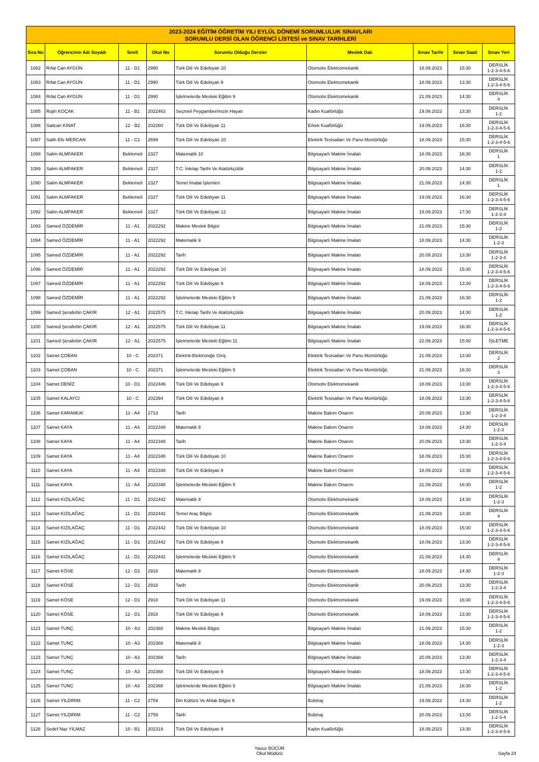| 2023-2024 EĞİTİM ÖĞRETİM YILI EYLÜL DÖNEMİ SORUMLULUK SINAVLARI SORUMLU DERSİ OLAN ÖĞRENCİ LİSTESİ ve SINAV TARİHLERİ | | | | | | | | |
| --- | --- | --- | --- | --- | --- | --- | --- | --- |
| Sıra No | Öğrencinin Adı Soyadı | Sınıfı | Okul No | Sorumlu Olduğu Dersler | Meslek Dalı | Sınav Tarihi | Sınav Saati | Sınav Yeri |
| 1082 | Rıfat Can AYGÜN | 11 - D1 | 2990 | Türk Dili Ve Edebiyatı 10 | Otomotiv Elektromekanik | 18.09.2023 | 15:30 | DERSLİK 1-2-3-4-5-6 |
| 1083 | Rıfat Can AYGÜN | 11 - D1 | 2990 | Türk Dili Ve Edebiyatı 9 | Otomotiv Elektromekanik | 18.09.2023 | 13:30 | DERSLİK 1-2-3-4-5-6 |
| 1084 | Rıfat Can AYGÜN | 11 - D1 | 2990 | İşletmelerde Mesleki Eğitim 9 | Otomotiv Elektromekanik | 21.09.2023 | 14:30 | DERSLİK 4 |
| 1085 | Rojin KOÇAK | 11 - B1 | 2022463 | Seçmeli Peygamberimizin Hayatı | Kadın Kuaförlüğü | 19.09.2023 | 13:30 | DERSLİK 1-2 |
| 1086 | Saitcan KINAT | 12 - B2 | 202260 | Türk Dili Ve Edebiyatı 11 | Erkek Kuaförlüğü | 19.09.2023 | 16:30 | DERSLİK 1-2-3-4-5-6 |
| 1087 | Salih Efe MERCAN | 11 - C1 | 2699 | Türk Dili Ve Edebiyatı 10 | Elektrik Tesisatları Ve Pano Montörlüğü | 18.09.2023 | 15:30 | DERSLİK 1-2-3-4-5-6 |
| 1088 | Salim ALMFAKER | Beklemeli | 2327 | Matematik 10 | Bilgisayarlı Makine İmalatı | 18.09.2023 | 16:30 | DERSLİK 1 |
| 1089 | Salim ALMFAKER | Beklemeli | 2327 | T.C. İnkılap Tarihi Ve Atatürkçülük | Bilgisayarlı Makine İmalatı | 20.09.2023 | 14:30 | DERSLİK 1-2 |
| 1090 | Salim ALMFAKER | Beklemeli | 2327 | Temel İmalat İşlemleri | Bilgisayarlı Makine İmalatı | 21.09.2023 | 14:30 | DERSLİK 1 |
| 1091 | Salim ALMFAKER | Beklemeli | 2327 | Türk Dili Ve Edebiyatı 11 | Bilgisayarlı Makine İmalatı | 19.09.2023 | 16:30 | DERSLİK 1-2-3-4-5-6 |
| 1092 | Salim ALMFAKER | Beklemeli | 2327 | Türk Dili Ve Edebiyatı 12 | Bilgisayarlı Makine İmalatı | 19.09.2023 | 17:30 | DERSLİK 1-2-3-4 |
| 1093 | Samed ÖZDEMİR | 11 - A1 | 2022292 | Makine Meslek Bilgisi | Bilgisayarlı Makine İmalatı | 21.09.2023 | 15:30 | DERSLİK 1-2 |
| 1094 | Samed ÖZDEMİR | 11 - A1 | 2022292 | Matematik 9 | Bilgisayarlı Makine İmalatı | 18.09.2023 | 14:30 | DERSLİK 1-2-3 |
| 1095 | Samed ÖZDEMİR | 11 - A1 | 2022292 | Tarih | Bilgisayarlı Makine İmalatı | 20.09.2023 | 13:30 | DERSLİK 1-2-3-4 |
| 1096 | Samed ÖZDEMİR | 11 - A1 | 2022292 | Türk Dili Ve Edebiyatı 10 | Bilgisayarlı Makine İmalatı | 18.09.2023 | 15:30 | DERSLİK 1-2-3-4-5-6 |
| 1097 | Samed ÖZDEMİR | 11 - A1 | 2022292 | Türk Dili Ve Edebiyatı 9 | Bilgisayarlı Makine İmalatı | 18.09.2023 | 13:30 | DERSLİK 1-2-3-4-5-6 |
| 1098 | Samed ÖZDEMİR | 11 - A1 | 2022292 | İşletmelerde Mesleki Eğitim 9 | Bilgisayarlı Makine İmalatı | 21.09.2023 | 16:30 | DERSLİK 1-2 |
| 1099 | Samed Şerafettin ÇAKIR | 12 - A1 | 2022575 | T.C. İnkılap Tarihi Ve Atatürkçülük | Bilgisayarlı Makine İmalatı | 20.09.2023 | 14:30 | DERSLİK 1-2 |
| 1100 | Samed Şerafettin ÇAKIR | 12 - A1 | 2022575 | Türk Dili Ve Edebiyatı 11 | Bilgisayarlı Makine İmalatı | 19.09.2023 | 16:30 | DERSLİK 1-2-3-4-5-6 |
| 1101 | Samed Şerafettin ÇAKIR | 12 - A1 | 2022575 | İşletmelerde Mesleki Eğitim 11 | Bilgisayarlı Makine İmalatı | 22.09.2023 | 15:00 | İŞLETME |
| 1102 | Samet ÇOBAN | 10 - C | 202371 | Elektrik-Elektroniğe Giriş | Elektrik Tesisatları Ve Pano Montörlüğü | 21.09.2023 | 13:30 | DERSLİK 2 |
| 1103 | Samet ÇOBAN | 10 - C | 202371 | İşletmelerde Mesleki Eğitim 9 | Elektrik Tesisatları Ve Pano Montörlüğü | 21.09.2023 | 16:30 | DERSLİK 3 |
| 1104 | Samet DENİZ | 10 - D1 | 2022446 | Türk Dili Ve Edebiyatı 9 | Otomotiv Elektromekanik | 18.09.2023 | 13:30 | DERSLİK 1-2-3-4-5-6 |
| 1105 | Samet KALAYCI | 10 - C | 202394 | Türk Dili Ve Edebiyatı 9 | Elektrik Tesisatları Ve Pano Montörlüğü | 18.09.2023 | 13:30 | DERSLİK 1-2-3-4-5-6 |
| 1106 | Samet KARAMUK | 11 - A4 | 2713 | Tarih | Makine Bakım Onarım | 20.09.2023 | 13:30 | DERSLİK 1-2-3-4 |
| 1107 | Samet KAYA | 11 - A4 | 2022348 | Matematik 9 | Makine Bakım Onarım | 18.09.2023 | 14:30 | DERSLİK 1-2-3 |
| 1108 | Samet KAYA | 11 - A4 | 2022348 | Tarih | Makine Bakım Onarım | 20.09.2023 | 13:30 | DERSLİK 1-2-3-4 |
| 1109 | Samet KAYA | 11 - A4 | 2022348 | Türk Dili Ve Edebiyatı 10 | Makine Bakım Onarım | 18.09.2023 | 15:30 | DERSLİK 1-2-3-4-5-6 |
| 1110 | Samet KAYA | 11 - A4 | 2022348 | Türk Dili Ve Edebiyatı 9 | Makine Bakım Onarım | 18.09.2023 | 13:30 | DERSLİK 1-2-3-4-5-6 |
| 1111 | Samet KAYA | 11 - A4 | 2022348 | İşletmelerde Mesleki Eğitim 9 | Makine Bakım Onarım | 21.09.2023 | 16:30 | DERSLİK 1-2 |
| 1112 | Samet KIZILAĞAÇ | 11 - D1 | 2022442 | Matematik 9 | Otomotiv Elektromekanik | 18.09.2023 | 14:30 | DERSLİK 1-2-3 |
| 1113 | Samet KIZILAĞAÇ | 11 - D1 | 2022442 | Temel Araç Bilgisi | Otomotiv Elektromekanik | 21.09.2023 | 13:30 | DERSLİK 4 |
| 1114 | Samet KIZILAĞAÇ | 11 - D1 | 2022442 | Türk Dili Ve Edebiyatı 10 | Otomotiv Elektromekanik | 18.09.2023 | 15:30 | DERSLİK 1-2-3-4-5-6 |
| 1115 | Samet KIZILAĞAÇ | 11 - D1 | 2022442 | Türk Dili Ve Edebiyatı 9 | Otomotiv Elektromekanik | 18.09.2023 | 13:30 | DERSLİK 1-2-3-4-5-6 |
| 1116 | Samet KIZILAĞAÇ | 11 - D1 | 2022442 | İşletmelerde Mesleki Eğitim 9 | Otomotiv Elektromekanik | 21.09.2023 | 14:30 | DERSLİK 4 |
| 1117 | Samet KÖSE | 12 - D1 | 2918 | Matematik 9 | Otomotiv Elektromekanik | 18.09.2023 | 14:30 | DERSLİK 1-2-3 |
| 1118 | Samet KÖSE | 12 - D1 | 2918 | Tarih | Otomotiv Elektromekanik | 20.09.2023 | 13:30 | DERSLİK 1-2-3-4 |
| 1119 | Samet KÖSE | 12 - D1 | 2918 | Türk Dili Ve Edebiyatı 11 | Otomotiv Elektromekanik | 19.09.2023 | 16:30 | DERSLİK 1-2-3-4-5-6 |
| 1120 | Samet KÖSE | 12 - D1 | 2918 | Türk Dili Ve Edebiyatı 9 | Otomotiv Elektromekanik | 18.09.2023 | 13:30 | DERSLİK 1-2-3-4-5-6 |
| 1121 | Samet TUNÇ | 10 - A3 | 202368 | Makine Meslek Bilgisi | Bilgisayarlı Makine İmalatı | 21.09.2023 | 15:30 | DERSLİK 1-2 |
| 1122 | Samet TUNÇ | 10 - A3 | 202368 | Matematik 9 | Bilgisayarlı Makine İmalatı | 18.09.2023 | 14:30 | DERSLİK 1-2-3 |
| 1123 | Samet TUNÇ | 10 - A3 | 202368 | Tarih | Bilgisayarlı Makine İmalatı | 20.09.2023 | 13:30 | DERSLİK 1-2-3-4 |
| 1124 | Samet TUNÇ | 10 - A3 | 202368 | Türk Dili Ve Edebiyatı 9 | Bilgisayarlı Makine İmalatı | 18.09.2023 | 13:30 | DERSLİK 1-2-3-4-5-6 |
| 1125 | Samet TUNÇ | 10 - A3 | 202368 | İşletmelerde Mesleki Eğitim 9 | Bilgisayarlı Makine İmalatı | 21.09.2023 | 16:30 | DERSLİK 1-2 |
| 1126 | Samet YILDIRIM | 11 - C2 | 2759 | Din Kültürü Ve Ahlak Bilgisi 9 | Bobinaj | 19.09.2023 | 14:30 | DERSLİK 1-2 |
| 1127 | Samet YILDIRIM | 11 - C2 | 2759 | Tarih | Bobinaj | 20.09.2023 | 13:30 | DERSLİK 1-2-3-4 |
| 1128 | Sedef Naz YILMAZ | 10 - B1 | 202319 | Türk Dili Ve Edebiyatı 9 | Kadın Kuaförlüğü | 18.09.2023 | 13:30 | DERSLİK 1-2-3-4-5-6 |
Yavuz BÜCÜR
Okul Müdürü
Sayfa 24